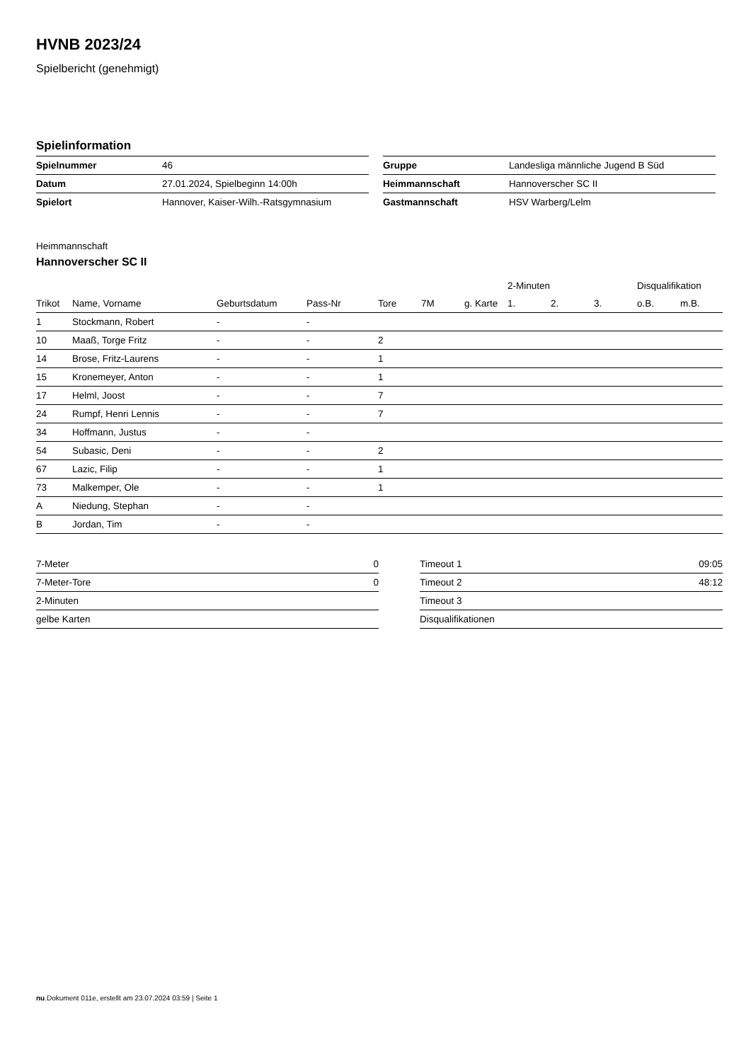HVNB 2023/24
Spielbericht (genehmigt)
Spielinformation
| Spielnummer | 46 |
| Datum | 27.01.2024, Spielbeginn 14:00h |
| Spielort | Hannover, Kaiser-Wilh.-Ratsgymnasium |
| Gruppe | Landesliga männliche Jugend B Süd |
| Heimmannschaft | Hannoverscher SC II |
| Gastmannschaft | HSV Warberg/Lelm |
Heimmannschaft
Hannoverscher SC II
| | | | | | | | 2-Minuten | | | Disqualifikation | |
| --- | --- | --- | --- | --- | --- | --- | --- | --- | --- | --- | --- |
| Trikot | Name, Vorname | Geburtsdatum | Pass-Nr | Tore | 7M | g. Karte | 1. | 2. | 3. | o.B. | m.B. |
| 1 | Stockmann, Robert | - | - | | | | | | | | |
| 10 | Maaß, Torge Fritz | - | - | 2 | | | | | | | |
| 14 | Brose, Fritz-Laurens | - | - | 1 | | | | | | | |
| 15 | Kronemeyer, Anton | - | - | 1 | | | | | | | |
| 17 | Helml, Joost | - | - | 7 | | | | | | | |
| 24 | Rumpf, Henri Lennis | - | - | 7 | | | | | | | |
| 34 | Hoffmann, Justus | - | - | | | | | | | | |
| 54 | Subasic, Deni | - | - | 2 | | | | | | | |
| 67 | Lazic, Filip | - | - | 1 | | | | | | | |
| 73 | Malkemper, Ole | - | - | 1 | | | | | | | |
| A | Niedung, Stephan | - | - | | | | | | | | |
| B | Jordan, Tim | - | - | | | | | | | | |
| 7-Meter | 0 |
| 7-Meter-Tore | 0 |
| 2-Minuten | |
| gelbe Karten | |
| Timeout 1 | 09:05 |
| Timeout 2 | 48:12 |
| Timeout 3 | |
| Disqualifikationen | |
nu.Dokument 011e, erstellt am 23.07.2024 03:59 | Seite 1